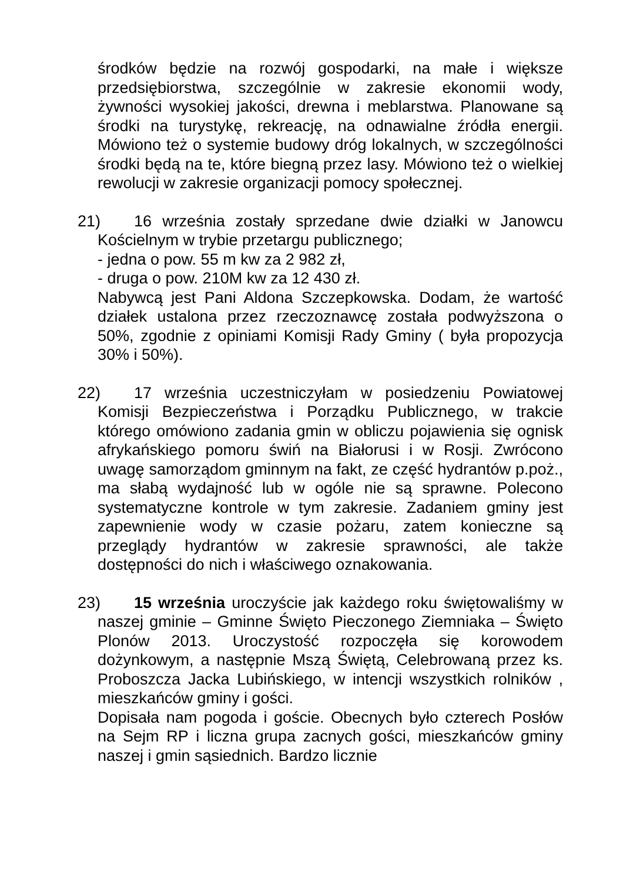środków będzie na rozwój gospodarki, na małe i większe przedsiębiorstwa, szczególnie w zakresie ekonomii wody, żywności wysokiej jakości, drewna i meblarstwa. Planowane są środki na turystykę, rekreację, na odnawialne źródła energii. Mówiono też o systemie budowy dróg lokalnych, w szczególności środki będą na te, które biegną przez lasy. Mówiono też o wielkiej rewolucji w zakresie organizacji pomocy społecznej.
21) 16 września zostały sprzedane dwie działki w Janowcu Kościelnym w trybie przetargu publicznego;
- jedna o pow. 55 m kw za 2 982 zł,
- druga o pow. 210M kw za 12 430 zł.
Nabywcą jest Pani Aldona Szczepkowska. Dodam, że wartość działek ustalona przez rzeczoznawcę została podwyższona o 50%, zgodnie z opiniami Komisji Rady Gminy ( była propozycja 30% i 50%).
22) 17 września uczestniczyłam w posiedzeniu Powiatowej Komisji Bezpieczeństwa i Porządku Publicznego, w trakcie którego omówiono zadania gmin w obliczu pojawienia się ognisk afrykańskiego pomoru świń na Białorusi i w Rosji. Zwrócono uwagę samorządom gminnym na fakt, ze część hydrantów p.poż., ma słabą wydajność lub w ogóle nie są sprawne. Polecono systematyczne kontrole w tym zakresie. Zadaniem gminy jest zapewnienie wody w czasie pożaru, zatem konieczne są przeglądy hydrantów w zakresie sprawności, ale także dostępności do nich i właściwego oznakowania.
23) 15 września uroczyście jak każdego roku świętowaliśmy w naszej gminie – Gminne Święto Pieczonego Ziemniaka – Święto Plonów 2013. Uroczystość rozpoczęła się korowodem dożynkowym, a następnie Mszą Świętą, Celebrowaną przez ks. Proboszcza Jacka Lubińskiego, w intencji wszystkich rolników , mieszkańców gminy i gości.
Dopisała nam pogoda i goście. Obecnych było czterech Posłów na Sejm RP i liczna grupa zacnych gości, mieszkańców gminy naszej i gmin sąsiednich. Bardzo licznie